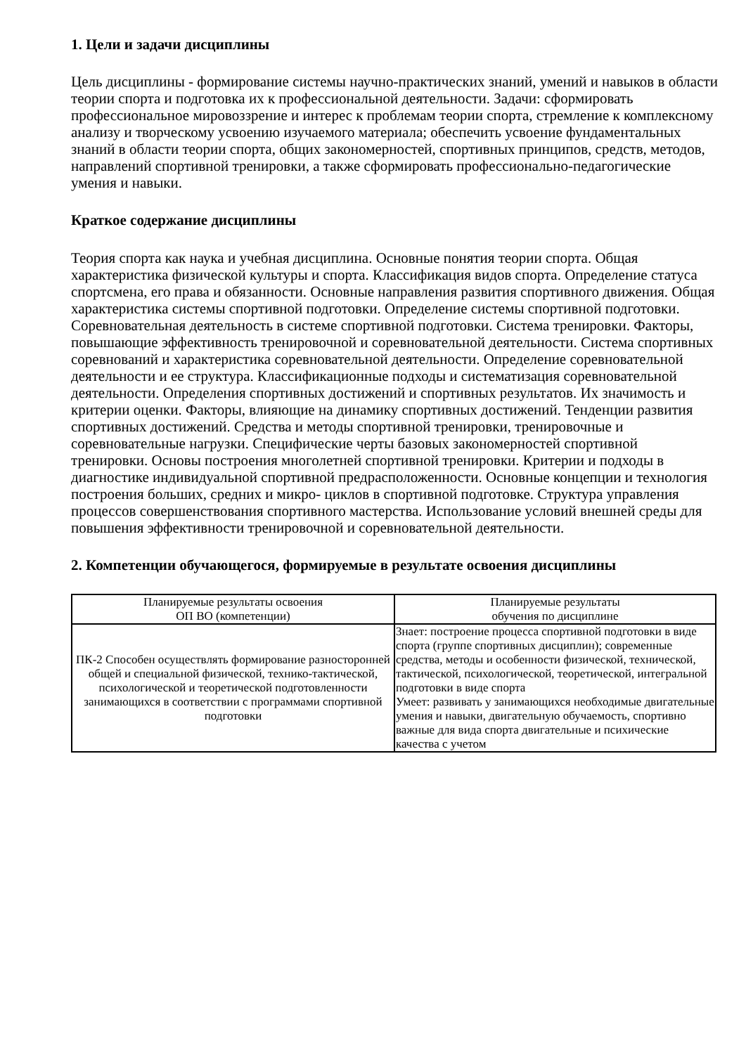1. Цели и задачи дисциплины
Цель дисциплины - формирование системы научно-практических знаний, умений и навыков в области теории спорта и подготовка их к профессиональной деятельности. Задачи: сформировать профессиональное мировоззрение и интерес к проблемам теории спорта, стремление к комплексному анализу и творческому усвоению изучаемого материала; обеспечить усвоение фундаментальных знаний в области теории спорта, общих закономерностей, спортивных принципов, средств, методов, направлений спортивной тренировки, а также сформировать профессионально-педагогические умения и навыки.
Краткое содержание дисциплины
Теория спорта как наука и учебная дисциплина. Основные понятия теории спорта. Общая характеристика физической культуры и спорта. Классификация видов спорта. Определение статуса спортсмена, его права и обязанности. Основные направления развития спортивного движения. Общая характеристика системы спортивной подготовки. Определение системы спортивной подготовки. Соревновательная деятельность в системе спортивной подготовки. Система тренировки. Факторы, повышающие эффективность тренировочной и соревновательной деятельности. Система спортивных соревнований и характеристика соревновательной деятельности. Определение соревновательной деятельности и ее структура. Классификационные подходы и систематизация соревновательной деятельности. Определения спортивных достижений и спортивных результатов. Их значимость и критерии оценки. Факторы, влияющие на динамику спортивных достижений. Тенденции развития спортивных достижений. Средства и методы спортивной тренировки, тренировочные и соревновательные нагрузки. Специфические черты базовых закономерностей спортивной тренировки. Основы построения многолетней спортивной тренировки. Критерии и подходы в диагностике индивидуальной спортивной предрасположенности. Основные концепции и технология построения больших, средних и микро- циклов в спортивной подготовке. Структура управления процессов совершенствования спортивного мастерства. Использование условий внешней среды для повышения эффективности тренировочной и соревновательной деятельности.
2. Компетенции обучающегося, формируемые в результате освоения дисциплины
| Планируемые результаты освоения ОП ВО (компетенции) | Планируемые результаты обучения по дисциплине |
| --- | --- |
| ПК-2 Способен осуществлять формирование разносторонней общей и специальной физической, технико-тактической, психологической и теоретической подготовленности занимающихся в соответствии с программами спортивной подготовки | Знает: построение процесса спортивной подготовки в виде спорта (группе спортивных дисциплин); современные средства, методы и особенности физической, технической, тактической, психологической, теоретической, интегральной подготовки в виде спорта Умеет: развивать у занимающихся необходимые двигательные умения и навыки, двигательную обучаемость, спортивно важные для вида спорта двигательные и психические качества с учетом |